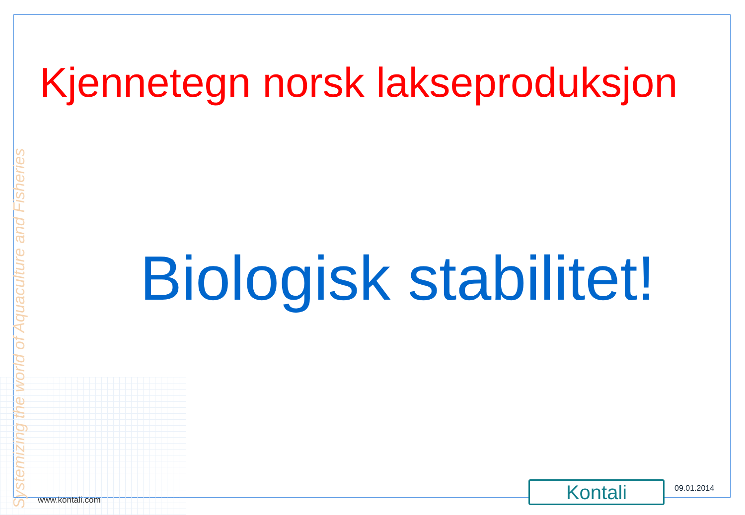Kjennetegn norsk lakseproduksjon
Biologisk stabilitet!
Systemizing the world of Aquaculture and Fisheries
www.kontali.com Kontali 09.01.2014